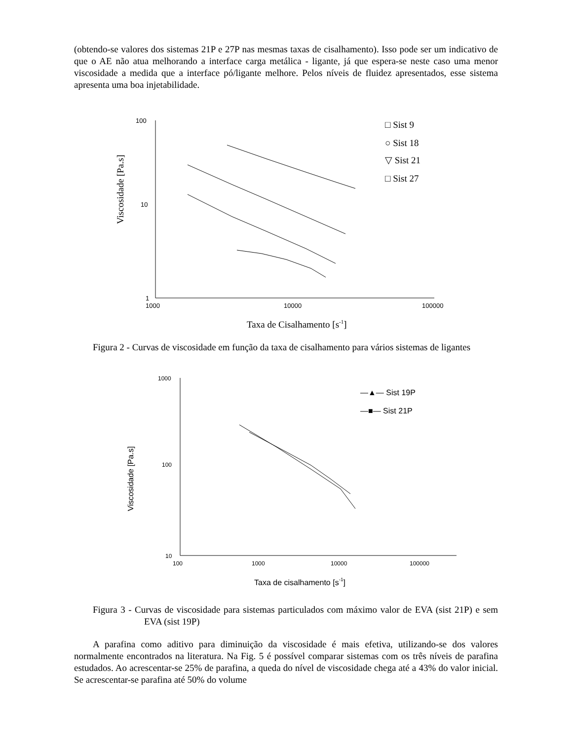(obtendo-se valores dos sistemas 21P e 27P nas mesmas taxas de cisalhamento). Isso pode ser um indicativo de que o AE não atua melhorando a interface carga metálica - ligante, já que espera-se neste caso uma menor viscosidade a medida que a interface pó/ligante melhore. Pelos níveis de fluidez apresentados, esse sistema apresenta uma boa injetabilidade.
100
10
1
1000
10000
100000
□ Sist 9
○ Sist 18
▽ Sist 21
□ Sist 27
Viscosidade [Pa.s]
Taxa de Cisalhamento [s-1]
Figura 2 - Curvas de viscosidade em função da taxa de cisalhamento para vários sistemas de ligantes
1000
100
10
100
1000
10000
100000
—▲— Sist 19P
—■— Sist 21P
Viscosidade [Pa.s]
Taxa de cisalhamento [s-1]
Figura 3 - Curvas de viscosidade para sistemas particulados com máximo valor de EVA (sist 21P) e sem EVA (sist 19P)
A parafina como aditivo para diminuição da viscosidade é mais efetiva, utilizando-se dos valores normalmente encontrados na literatura. Na Fig. 5 é possível comparar sistemas com os três níveis de parafina estudados. Ao acrescentar-se 25% de parafina, a queda do nível de viscosidade chega até a 43% do valor inicial. Se acrescentar-se parafina até 50% do volume